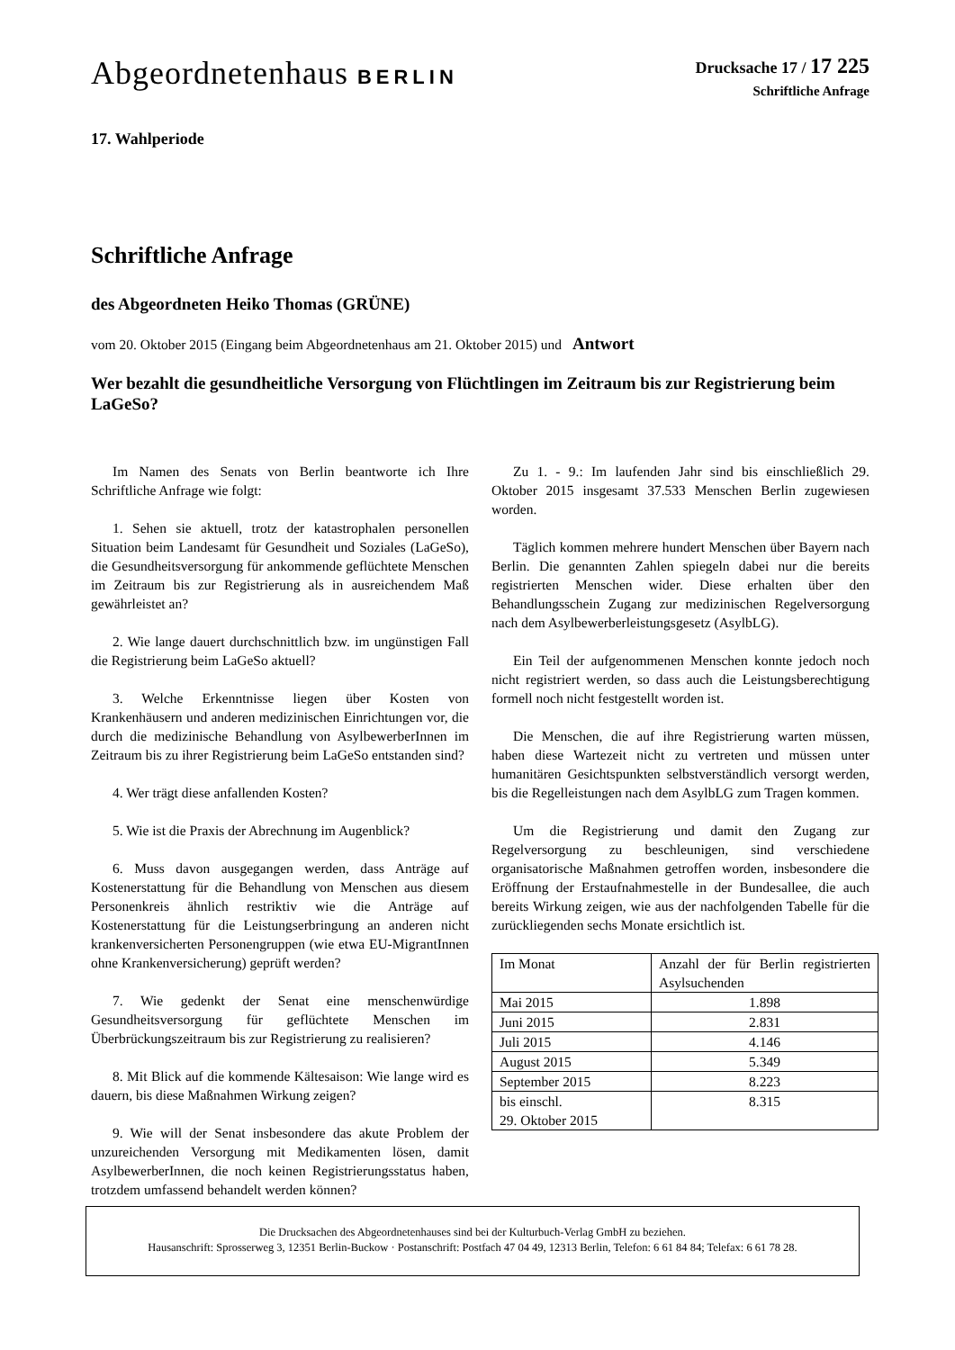Abgeordnetenhaus BERLIN
Drucksache 17 / 17 225
Schriftliche Anfrage
17. Wahlperiode
Schriftliche Anfrage
des Abgeordneten Heiko Thomas (GRÜNE)
vom 20. Oktober 2015 (Eingang beim Abgeordnetenhaus am 21. Oktober 2015) und Antwort
Wer bezahlt die gesundheitliche Versorgung von Flüchtlingen im Zeitraum bis zur Registrierung beim LaGeSo?
Im Namen des Senats von Berlin beantworte ich Ihre Schriftliche Anfrage wie folgt:
1. Sehen sie aktuell, trotz der katastrophalen personellen Situation beim Landesamt für Gesundheit und Soziales (LaGeSo), die Gesundheitsversorgung für ankommende geflüchtete Menschen im Zeitraum bis zur Registrierung als in ausreichendem Maß gewährleistet an?
2. Wie lange dauert durchschnittlich bzw. im ungünstigen Fall die Registrierung beim LaGeSo aktuell?
3. Welche Erkenntnisse liegen über Kosten von Krankenhäusern und anderen medizinischen Einrichtungen vor, die durch die medizinische Behandlung von AsylbewerberInnen im Zeitraum bis zu ihrer Registrierung beim LaGeSo entstanden sind?
4. Wer trägt diese anfallenden Kosten?
5. Wie ist die Praxis der Abrechnung im Augenblick?
6. Muss davon ausgegangen werden, dass Anträge auf Kostenerstattung für die Behandlung von Menschen aus diesem Personenkreis ähnlich restriktiv wie die Anträge auf Kostenerstattung für die Leistungserbringung an anderen nicht krankenversicherten Personengruppen (wie etwa EU-MigrantInnen ohne Krankenversicherung) geprüft werden?
7. Wie gedenkt der Senat eine menschenwürdige Gesundheitsversorgung für geflüchtete Menschen im Überbrückungszeitraum bis zur Registrierung zu realisieren?
8. Mit Blick auf die kommende Kältesaison: Wie lange wird es dauern, bis diese Maßnahmen Wirkung zeigen?
9. Wie will der Senat insbesondere das akute Problem der unzureichenden Versorgung mit Medikamenten lösen, damit AsylbewerberInnen, die noch keinen Registrierungsstatus haben, trotzdem umfassend behandelt werden können?
Zu 1. - 9.: Im laufenden Jahr sind bis einschließlich 29. Oktober 2015 insgesamt 37.533 Menschen Berlin zugewiesen worden.
Täglich kommen mehrere hundert Menschen über Bayern nach Berlin. Die genannten Zahlen spiegeln dabei nur die bereits registrierten Menschen wider. Diese erhalten über den Behandlungsschein Zugang zur medizinischen Regelversorgung nach dem Asylbewerberleistungsgesetz (AsylbLG).
Ein Teil der aufgenommenen Menschen konnte jedoch noch nicht registriert werden, so dass auch die Leistungsberechtigung formell noch nicht festgestellt worden ist.
Die Menschen, die auf ihre Registrierung warten müssen, haben diese Wartezeit nicht zu vertreten und müssen unter humanitären Gesichtspunkten selbstverständlich versorgt werden, bis die Regelleistungen nach dem AsylbLG zum Tragen kommen.
Um die Registrierung und damit den Zugang zur Regelversorgung zu beschleunigen, sind verschiedene organisatorische Maßnahmen getroffen worden, insbesondere die Eröffnung der Erstaufnahmestelle in der Bundesallee, die auch bereits Wirkung zeigen, wie aus der nachfolgenden Tabelle für die zurückliegenden sechs Monate ersichtlich ist.
| Im Monat | Anzahl der für Berlin registrierten Asylsuchenden |
| Mai 2015 | 1.898 |
| Juni 2015 | 2.831 |
| Juli 2015 | 4.146 |
| August 2015 | 5.349 |
| September 2015 | 8.223 |
| bis einschl. 29. Oktober 2015 | 8.315 |
Die Drucksachen des Abgeordnetenhauses sind bei der Kulturbuch-Verlag GmbH zu beziehen.
Hausanschrift: Sprosserweg 3, 12351 Berlin-Buckow · Postanschrift: Postfach 47 04 49, 12313 Berlin, Telefon: 6 61 84 84; Telefax: 6 61 78 28.